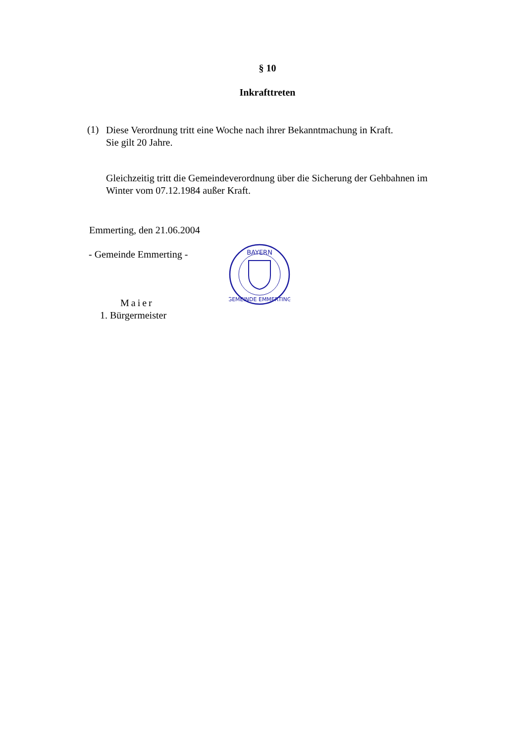§ 10
Inkrafttreten
(1)
Diese Verordnung tritt eine Woche nach ihrer Bekanntmachung in Kraft.
Sie gilt 20 Jahre.
Gleichzeitig tritt die Gemeindeverordnung über die Sicherung der Gehbahnen im
Winter vom 07.12.1984 außer Kraft.
Emmerting, den 21.06.2004
- Gemeinde Emmerting -
Maier
1. Bürgermeister
BAYERN
GEMEINDE EMMERTING